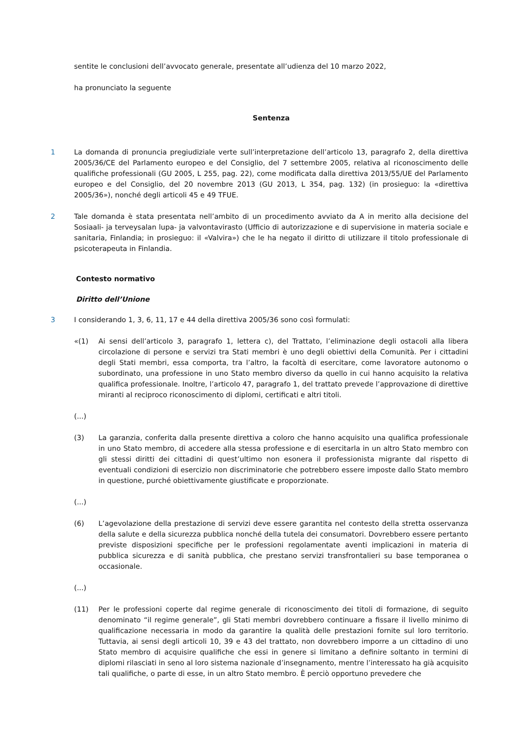sentite le conclusioni dell’avvocato generale, presentate all’udienza del 10 marzo 2022,
ha pronunciato la seguente
Sentenza
1 La domanda di pronuncia pregiudiziale verte sull’interpretazione dell’articolo 13, paragrafo 2, della direttiva 2005/36/CE del Parlamento europeo e del Consiglio, del 7 settembre 2005, relativa al riconoscimento delle qualifiche professionali (GU 2005, L 255, pag. 22), come modificata dalla direttiva 2013/55/UE del Parlamento europeo e del Consiglio, del 20 novembre 2013 (GU 2013, L 354, pag. 132) (in prosieguo: la «direttiva 2005/36»), nonché degli articoli 45 e 49 TFUE.
2 Tale domanda è stata presentata nell’ambito di un procedimento avviato da A in merito alla decisione del Sosiaali- ja terveysalan lupa- ja valvontavirasto (Ufficio di autorizzazione e di supervisione in materia sociale e sanitaria, Finlandia; in prosieguo: il «Valvira») che le ha negato il diritto di utilizzare il titolo professionale di psicoterapeuta in Finlandia.
Contesto normativo
Diritto dell’Unione
3 I considerando 1, 3, 6, 11, 17 e 44 della direttiva 2005/36 sono così formulati:
«(1) Ai sensi dell’articolo 3, paragrafo 1, lettera c), del Trattato, l’eliminazione degli ostacoli alla libera circolazione di persone e servizi tra Stati membri è uno degli obiettivi della Comunità. Per i cittadini degli Stati membri, essa comporta, tra l’altro, la facoltà di esercitare, come lavoratore autonomo o subordinato, una professione in uno Stato membro diverso da quello in cui hanno acquisito la relativa qualifica professionale. Inoltre, l’articolo 47, paragrafo 1, del trattato prevede l’approvazione di direttive miranti al reciproco riconoscimento di diplomi, certificati e altri titoli.
(...)
(3) La garanzia, conferita dalla presente direttiva a coloro che hanno acquisito una qualifica professionale in uno Stato membro, di accedere alla stessa professione e di esercitarla in un altro Stato membro con gli stessi diritti dei cittadini di quest’ultimo non esonera il professionista migrante dal rispetto di eventuali condizioni di esercizio non discriminatorie che potrebbero essere imposte dallo Stato membro in questione, purché obiettivamente giustificate e proporzionate.
(...)
(6) L’agevolazione della prestazione di servizi deve essere garantita nel contesto della stretta osservanza della salute e della sicurezza pubblica nonché della tutela dei consumatori. Dovrebbero essere pertanto previste disposizioni specifiche per le professioni regolamentate aventi implicazioni in materia di pubblica sicurezza e di sanità pubblica, che prestano servizi transfrontalieri su base temporanea o occasionale.
(...)
(11) Per le professioni coperte dal regime generale di riconoscimento dei titoli di formazione, di seguito denominato “il regime generale”, gli Stati membri dovrebbero continuare a fissare il livello minimo di qualificazione necessaria in modo da garantire la qualità delle prestazioni fornite sul loro territorio. Tuttavia, ai sensi degli articoli 10, 39 e 43 del trattato, non dovrebbero imporre a un cittadino di uno Stato membro di acquisire qualifiche che essi in genere si limitano a definire soltanto in termini di diplomi rilasciati in seno al loro sistema nazionale d’insegnamento, mentre l’interessato ha già acquisito tali qualifiche, o parte di esse, in un altro Stato membro. È perciò opportuno prevedere che